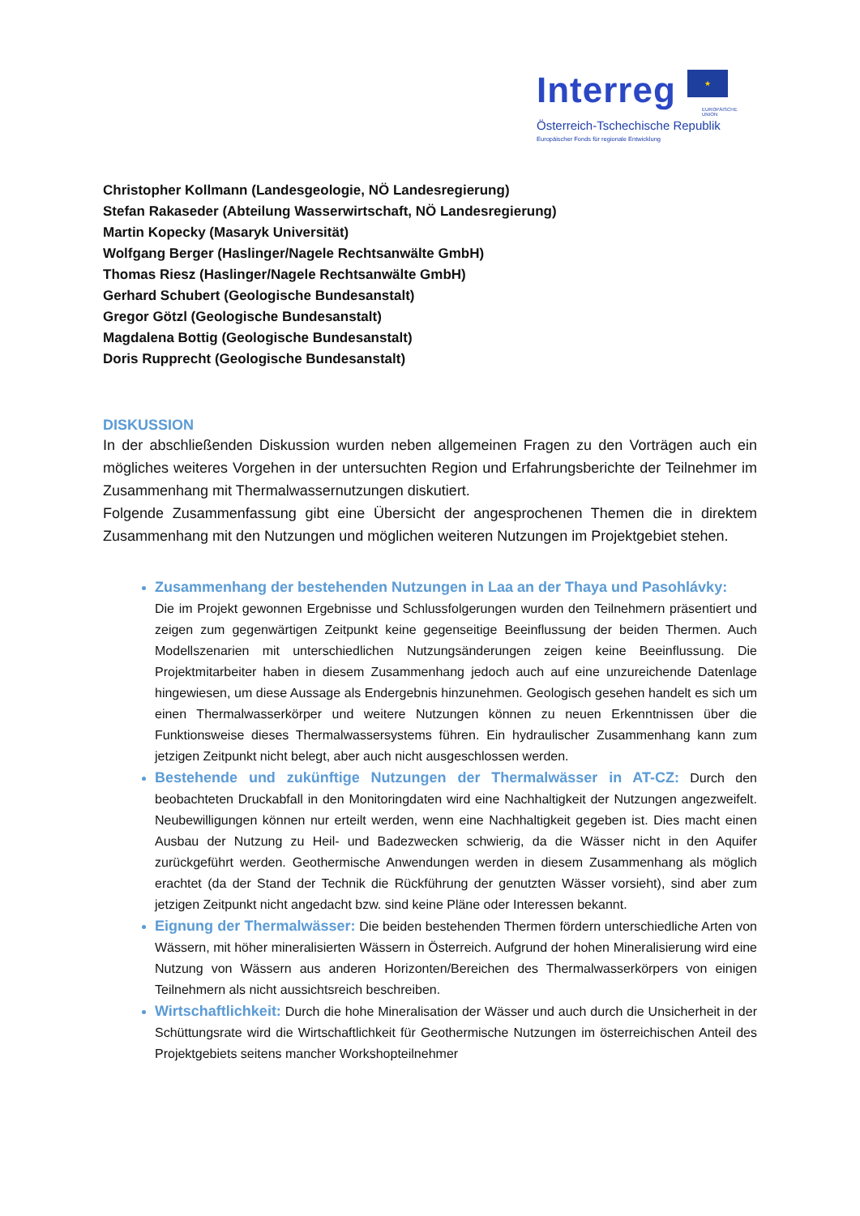Interreg ★
EUROPÄISCHE UNION
Österreich-Tschechische Republik
Europäischer Fonds für regionale Entwicklung
Christopher Kollmann (Landesgeologie, NÖ Landesregierung)
Stefan Rakaseder (Abteilung Wasserwirtschaft, NÖ Landesregierung)
Martin Kopecky (Masaryk Universität)
Wolfgang Berger (Haslinger/Nagele Rechtsanwälte GmbH)
Thomas Riesz (Haslinger/Nagele Rechtsanwälte GmbH)
Gerhard Schubert (Geologische Bundesanstalt)
Gregor Götzl (Geologische Bundesanstalt)
Magdalena Bottig (Geologische Bundesanstalt)
Doris Rupprecht (Geologische Bundesanstalt)
DISKUSSION
In der abschließenden Diskussion wurden neben allgemeinen Fragen zu den Vorträgen auch ein mögliches weiteres Vorgehen in der untersuchten Region und Erfahrungsberichte der Teilnehmer im Zusammenhang mit Thermalwassernutzungen diskutiert.
Folgende Zusammenfassung gibt eine Übersicht der angesprochenen Themen die in direktem Zusammenhang mit den Nutzungen und möglichen weiteren Nutzungen im Projektgebiet stehen.
Zusammenhang der bestehenden Nutzungen in Laa an der Thaya und Pasohlávky:
Die im Projekt gewonnen Ergebnisse und Schlussfolgerungen wurden den Teilnehmern präsentiert und zeigen zum gegenwärtigen Zeitpunkt keine gegenseitige Beeinflussung der beiden Thermen. Auch Modellszenarien mit unterschiedlichen Nutzungsänderungen zeigen keine Beeinflussung. Die Projektmitarbeiter haben in diesem Zusammenhang jedoch auch auf eine unzureichende Datenlage hingewiesen, um diese Aussage als Endergebnis hinzunehmen. Geologisch gesehen handelt es sich um einen Thermalwasserkörper und weitere Nutzungen können zu neuen Erkenntnissen über die Funktionsweise dieses Thermalwassersystems führen. Ein hydraulischer Zusammenhang kann zum jetzigen Zeitpunkt nicht belegt, aber auch nicht ausgeschlossen werden.
Bestehende und zukünftige Nutzungen der Thermalwässer in AT-CZ: Durch den beobachteten Druckabfall in den Monitoringdaten wird eine Nachhaltigkeit der Nutzungen angezweifelt. Neubewilligungen können nur erteilt werden, wenn eine Nachhaltigkeit gegeben ist. Dies macht einen Ausbau der Nutzung zu Heil- und Badezwecken schwierig, da die Wässer nicht in den Aquifer zurückgeführt werden. Geothermische Anwendungen werden in diesem Zusammenhang als möglich erachtet (da der Stand der Technik die Rückführung der genutzten Wässer vorsieht), sind aber zum jetzigen Zeitpunkt nicht angedacht bzw. sind keine Pläne oder Interessen bekannt.
Eignung der Thermalwässer: Die beiden bestehenden Thermen fördern unterschiedliche Arten von Wässern, mit höher mineralisierten Wässern in Österreich. Aufgrund der hohen Mineralisierung wird eine Nutzung von Wässern aus anderen Horizonten/Bereichen des Thermalwasserkörpers von einigen Teilnehmern als nicht aussichtsreich beschreiben.
Wirtschaftlichkeit: Durch die hohe Mineralisation der Wässer und auch durch die Unsicherheit in der Schüttungsrate wird die Wirtschaftlichkeit für Geothermische Nutzungen im österreichischen Anteil des Projektgebiets seitens mancher Workshopteilnehmer